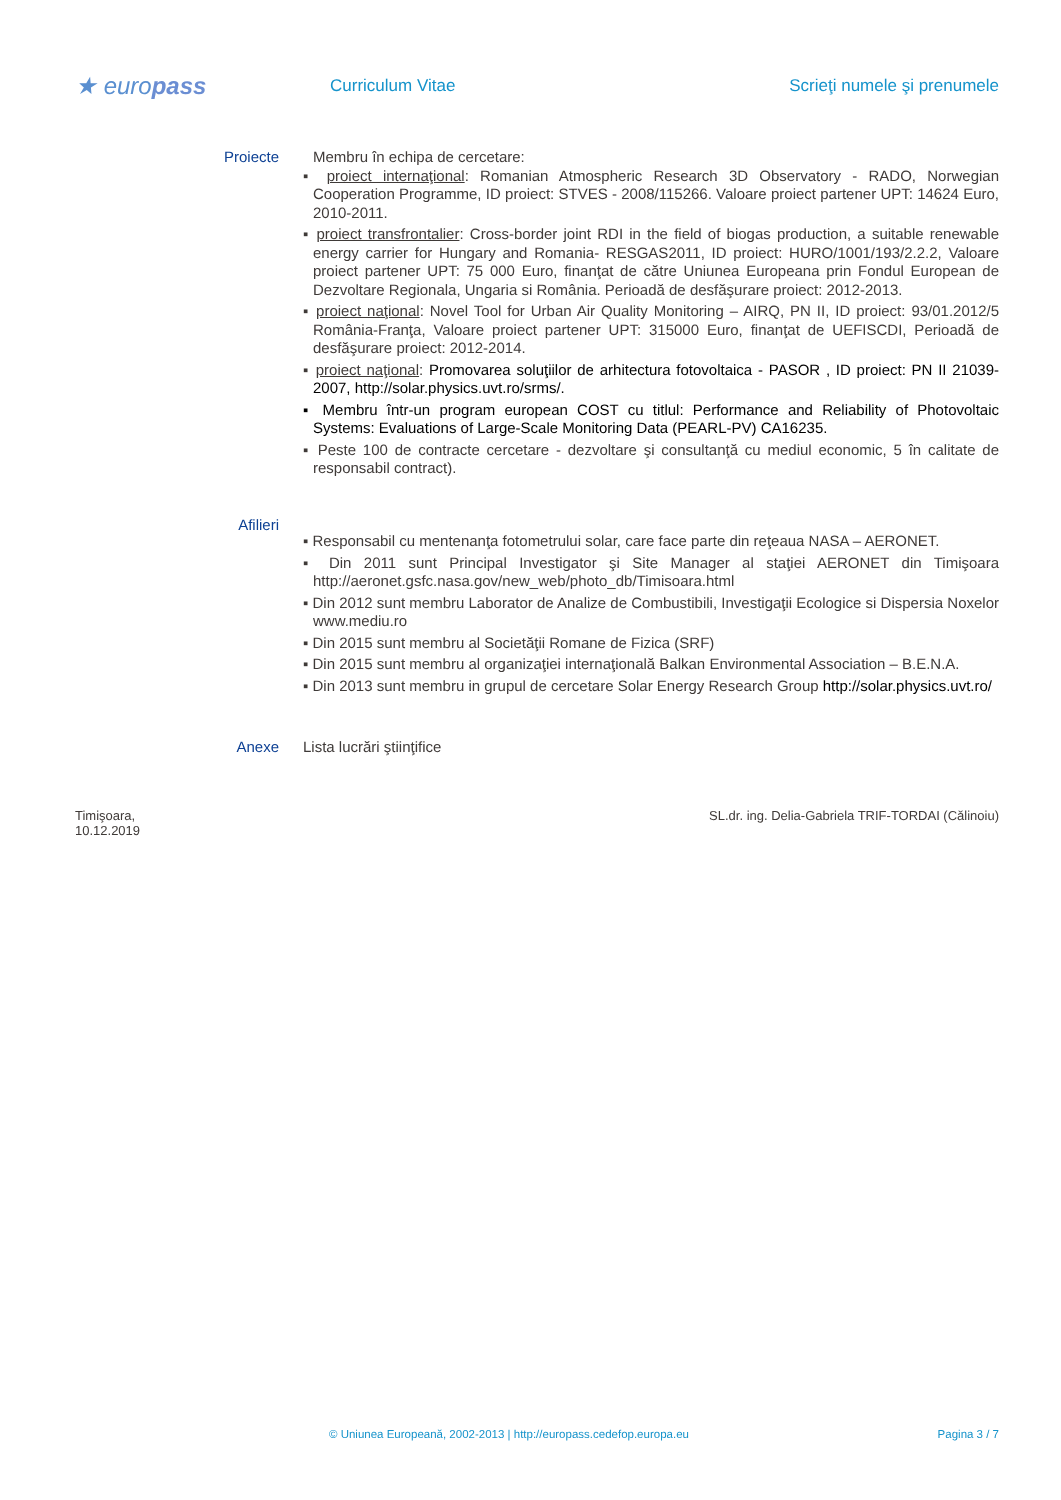★ europass
Curriculum Vitae Scrieţi numele şi prenumele
Proiecte
Membru în echipa de cercetare:
▪ proiect internaţional: Romanian Atmospheric Research 3D Observatory - RADO, Norwegian Cooperation Programme, ID proiect: STVES - 2008/115266. Valoare proiect partener UPT: 14624 Euro, 2010-2011.
▪ proiect transfrontalier: Cross-border joint RDI in the field of biogas production, a suitable renewable energy carrier for Hungary and Romania- RESGAS2011, ID proiect: HURO/1001/193/2.2.2, Valoare proiect partener UPT: 75 000 Euro, finanţat de către Uniunea Europeana prin Fondul European de Dezvoltare Regionala, Ungaria si România. Perioadă de desfăşurare proiect: 2012-2013.
▪ proiect naţional: Novel Tool for Urban Air Quality Monitoring – AIRQ, PN II, ID proiect: 93/01.2012/5 România-Franţa, Valoare proiect partener UPT: 315000 Euro, finanţat de UEFISCDI, Perioadă de desfăşurare proiect: 2012-2014.
▪ proiect naţional: Promovarea soluţiilor de arhitectura fotovoltaica - PASOR , ID proiect: PN II 21039-2007, http://solar.physics.uvt.ro/srms/.
▪ Membru într-un program european COST cu titlul: Performance and Reliability of Photovoltaic Systems: Evaluations of Large-Scale Monitoring Data (PEARL-PV) CA16235.
▪ Peste 100 de contracte cercetare - dezvoltare şi consultanţă cu mediul economic, 5 în calitate de responsabil contract).
Afilieri
▪ Responsabil cu mentenanţa fotometrului solar, care face parte din reţeaua NASA – AERONET.
▪ Din 2011 sunt Principal Investigator şi Site Manager al staţiei AERONET din Timişoara http://aeronet.gsfc.nasa.gov/new_web/photo_db/Timisoara.html
▪ Din 2012 sunt membru Laborator de Analize de Combustibili, Investigaţii Ecologice si Dispersia Noxelor www.mediu.ro
▪ Din 2015 sunt membru al Societăţii Romane de Fizica (SRF)
▪ Din 2015 sunt membru al organizaţiei internaţională Balkan Environmental Association – B.E.N.A.
▪ Din 2013 sunt membru in grupul de cercetare Solar Energy Research Group http://solar.physics.uvt.ro/
Anexe
Lista lucrări ştiinţifice
Timişoara,
10.12.2019
SL.dr. ing. Delia-Gabriela TRIF-TORDAI (Călinoiu)
© Uniunea Europeană, 2002-2013 | http://europass.cedefop.europa.eu
Pagina 3 / 7